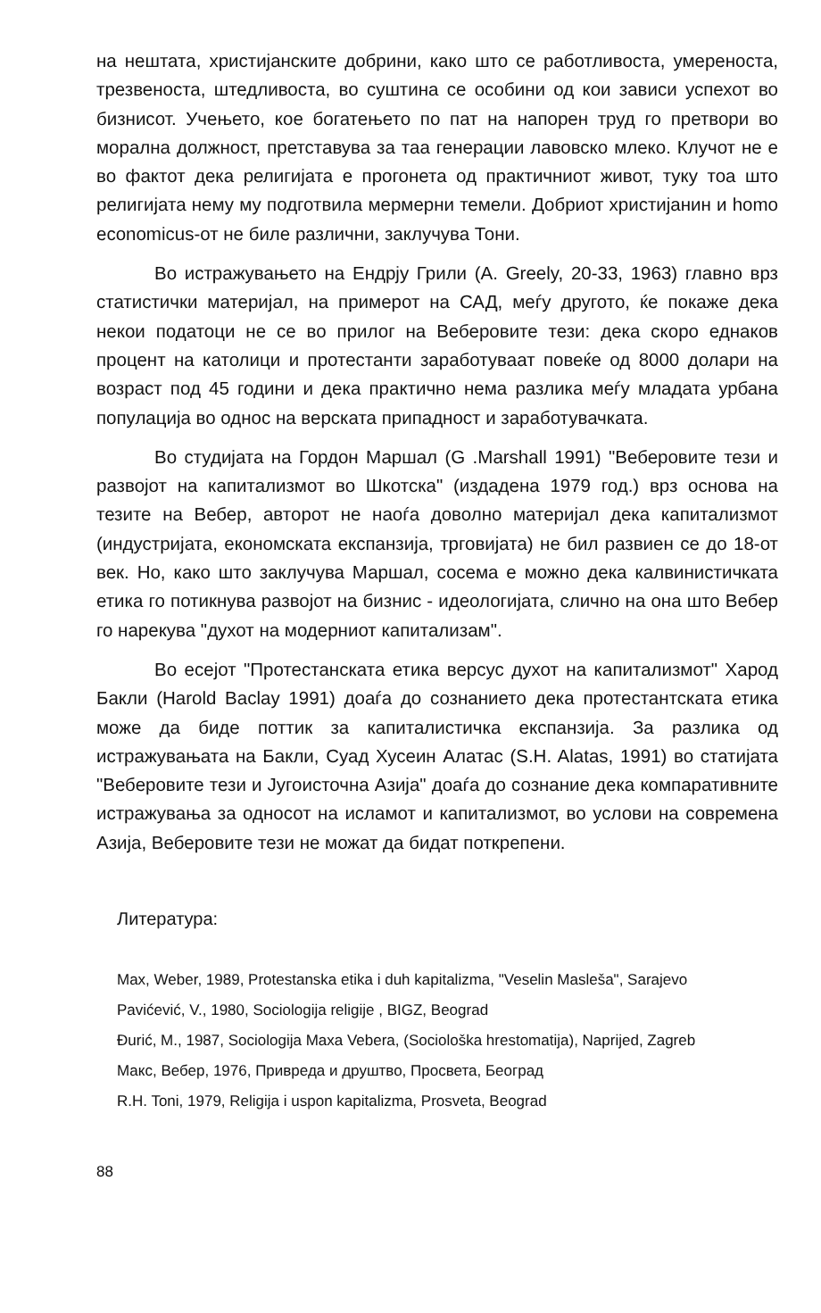на нештата, христијанските добрини, како што се работливоста, умереноста, трезвеноста, штедливоста, во суштина се особини од кои зависи успехот во бизнисот. Учењето, кое богатењето по пат на напорен труд го претвори во морална должност, претставува за таа генерации лавовско млеко. Клучот не е во фактот дека религијата е прогонета од практичниот живот, туку тоа што религијата нему му подготвила мермерни темели. Добриот христијанин и homo economicus-от не биле различни, заклучува Тони.
Во истражувањето на Ендрју Грили (A. Greely, 20-33, 1963) главно врз статистички материјал, на примерот на САД, меѓу другото, ќе покаже дека некои податоци не се во прилог на Веберовите тези: дека скоро еднаков процент на католици и протестанти заработуваат повеќе од 8000 долари на возраст под 45 години и дека практично нема разлика меѓу младата урбана популација во однос на верската припадност и заработувачката.
Во студијата на Гордон Маршал (G .Marshall 1991) "Веберовите тези и развојот на капитализмот во Шкотска" (издадена 1979 год.) врз основа на тезите на Вебер, авторот не наоѓа доволно материјал дека капитализмот (индустријата, економската експанзија, трговијата) не бил развиен се до 18-от век. Но, како што заклучува Маршал, сосема е можно дека калвинистичката етика го потикнува развојот на бизнис - идеологијата, слично на она што Вебер го нарекува "духот на модерниот капитализам".
Во есејот "Протестанската етика версус духот на капитализмот" Харод Бакли (Harold Baclay 1991) доаѓа до сознанието дека протестантската етика може да биде поттик за капиталистичка експанзија. За разлика од истражувањата на Бакли, Суад Хусеин Алатас (S.H. Alatas, 1991) во статијата "Веберовите тези и Југоисточна Азија" доаѓа до сознание дека компаративните истражувања за односот на исламот и капитализмот, во услови на современа Азија, Веберовите тези не можат да бидат поткрепени.
Литература:
Max, Weber, 1989, Protestanska etika i duh kapitalizma, "Veselin Masleša", Sarajevo
Pavićević, V., 1980, Sociologija religije , BIGZ, Beograd
Đurić, M., 1987, Sociologija Maxa Vebera, (Sociološka hrestomatija), Naprijed, Zagreb
Макс, Вебер, 1976, Привреда и друштво, Просвета, Београд
R.H. Toni, 1979, Religija i uspon kapitalizma, Prosveta, Beograd
88